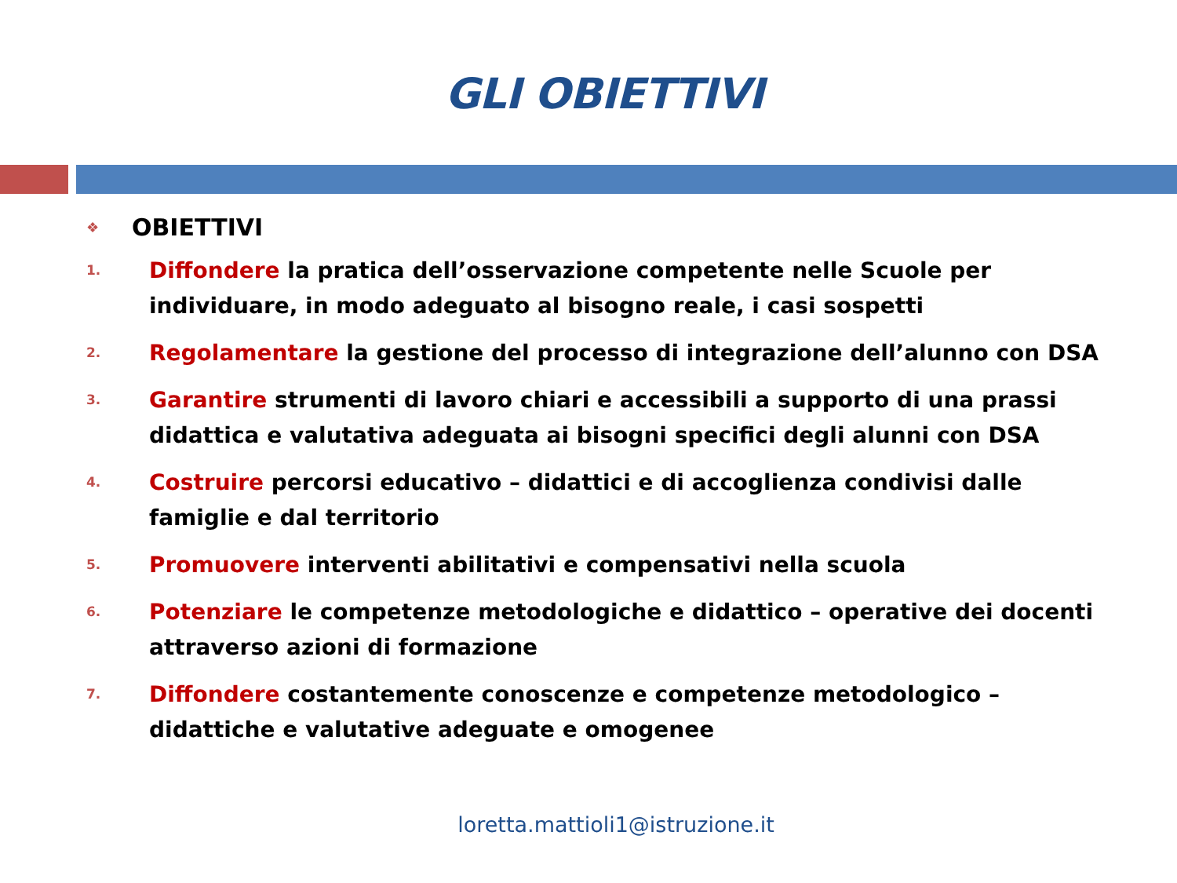GLI OBIETTIVI
❖ OBIETTIVI
1. Diffondere la pratica dell’osservazione competente nelle Scuole per individuare, in modo adeguato al bisogno reale, i casi sospetti
2. Regolamentare la gestione del processo di integrazione dell’alunno con DSA
3. Garantire strumenti di lavoro chiari e accessibili a supporto di una prassi didattica e valutativa adeguata ai bisogni specifici degli alunni con DSA
4. Costruire percorsi educativo – didattici e di accoglienza condivisi dalle famiglie e dal territorio
5. Promuovere interventi abilitativi e compensativi nella scuola
6. Potenziare le competenze metodologiche e didattico – operative dei docenti attraverso azioni di formazione
7. Diffondere costantemente conoscenze e competenze metodologico – didattiche e valutative adeguate e omogenee
loretta.mattioli1@istruzione.it